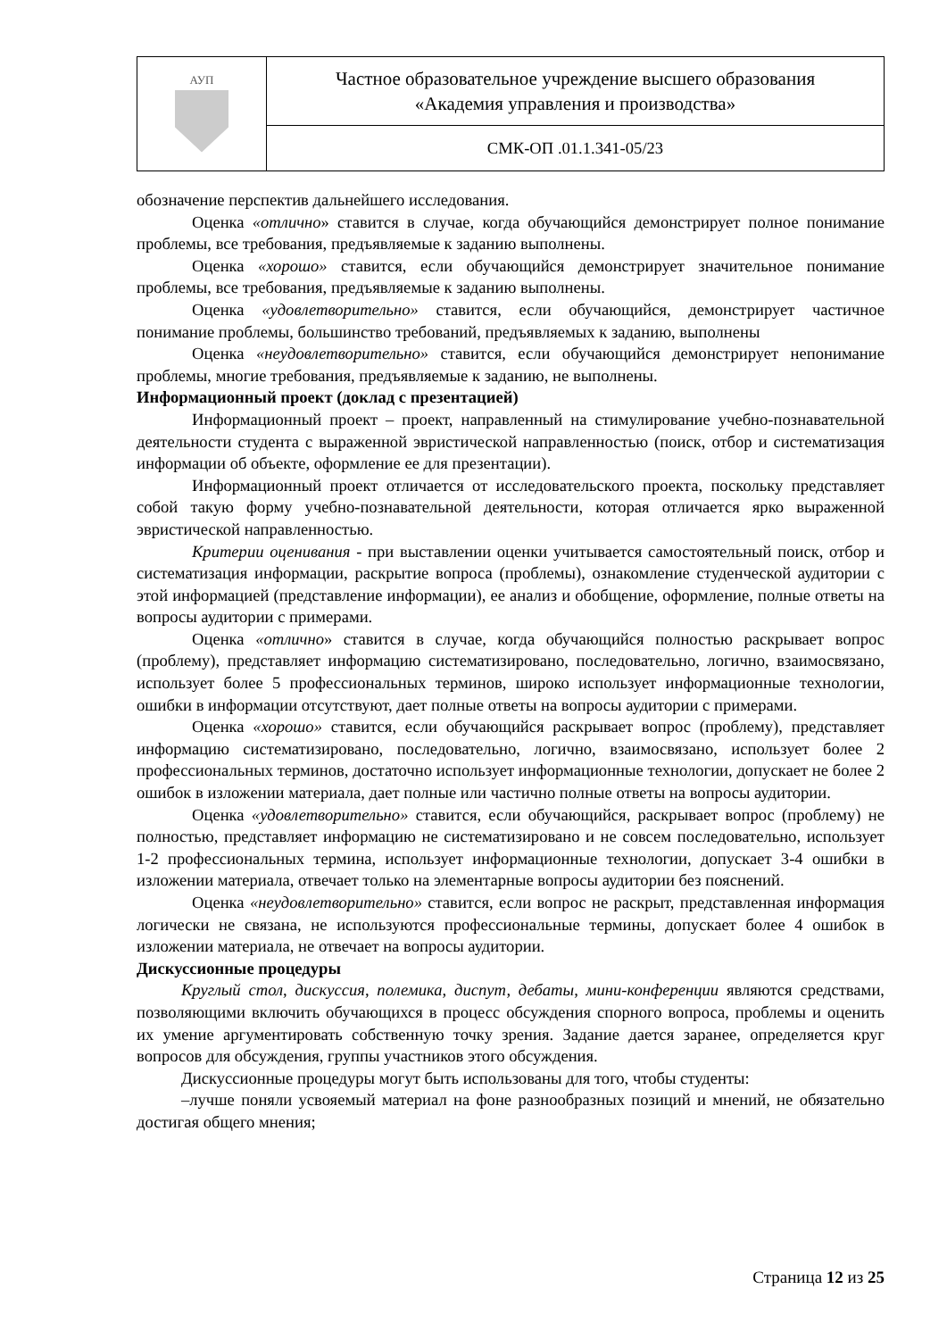| АУП | Частное образовательное учреждение высшего образования «Академия управления и производства» |
| | СМК-ОП .01.1.341-05/23 |
обозначение перспектив дальнейшего исследования.
Оценка «отлично» ставится в случае, когда обучающийся демонстрирует полное понимание проблемы, все требования, предъявляемые к заданию выполнены.
Оценка «хорошо» ставится, если обучающийся демонстрирует значительное понимание проблемы, все требования, предъявляемые к заданию выполнены.
Оценка «удовлетворительно» ставится, если обучающийся, демонстрирует частичное понимание проблемы, большинство требований, предъявляемых к заданию, выполнены
Оценка «неудовлетворительно» ставится, если обучающийся демонстрирует непонимание проблемы, многие требования, предъявляемые к заданию, не выполнены.
Информационный проект (доклад с презентацией)
Информационный проект – проект, направленный на стимулирование учебно-познавательной деятельности студента с выраженной эвристической направленностью (поиск, отбор и систематизация информации об объекте, оформление ее для презентации).
Информационный проект отличается от исследовательского проекта, поскольку представляет собой такую форму учебно-познавательной деятельности, которая отличается ярко выраженной эвристической направленностью.
Критерии оценивания - при выставлении оценки учитывается самостоятельный поиск, отбор и систематизация информации, раскрытие вопроса (проблемы), ознакомление студенческой аудитории с этой информацией (представление информации), ее анализ и обобщение, оформление, полные ответы на вопросы аудитории с примерами.
Оценка «отлично» ставится в случае, когда обучающийся полностью раскрывает вопрос (проблему), представляет информацию систематизировано, последовательно, логично, взаимосвязано, использует более 5 профессиональных терминов, широко использует информационные технологии, ошибки в информации отсутствуют, дает полные ответы на вопросы аудитории с примерами.
Оценка «хорошо» ставится, если обучающийся раскрывает вопрос (проблему), представляет информацию систематизировано, последовательно, логично, взаимосвязано, использует более 2 профессиональных терминов, достаточно использует информационные технологии, допускает не более 2 ошибок в изложении материала, дает полные или частично полные ответы на вопросы аудитории.
Оценка «удовлетворительно» ставится, если обучающийся, раскрывает вопрос (проблему) не полностью, представляет информацию не систематизировано и не совсем последовательно, использует 1-2 профессиональных термина, использует информационные технологии, допускает 3-4 ошибки в изложении материала, отвечает только на элементарные вопросы аудитории без пояснений.
Оценка «неудовлетворительно» ставится, если вопрос не раскрыт, представленная информация логически не связана, не используются профессиональные термины, допускает более 4 ошибок в изложении материала, не отвечает на вопросы аудитории.
Дискуссионные процедуры
Круглый стол, дискуссия, полемика, диспут, дебаты, мини-конференции являются средствами, позволяющими включить обучающихся в процесс обсуждения спорного вопроса, проблемы и оценить их умение аргументировать собственную точку зрения. Задание дается заранее, определяется круг вопросов для обсуждения, группы участников этого обсуждения.
Дискуссионные процедуры могут быть использованы для того, чтобы студенты:
–лучше поняли усвояемый материал на фоне разнообразных позиций и мнений, не обязательно достигая общего мнения;
Страница 12 из 25